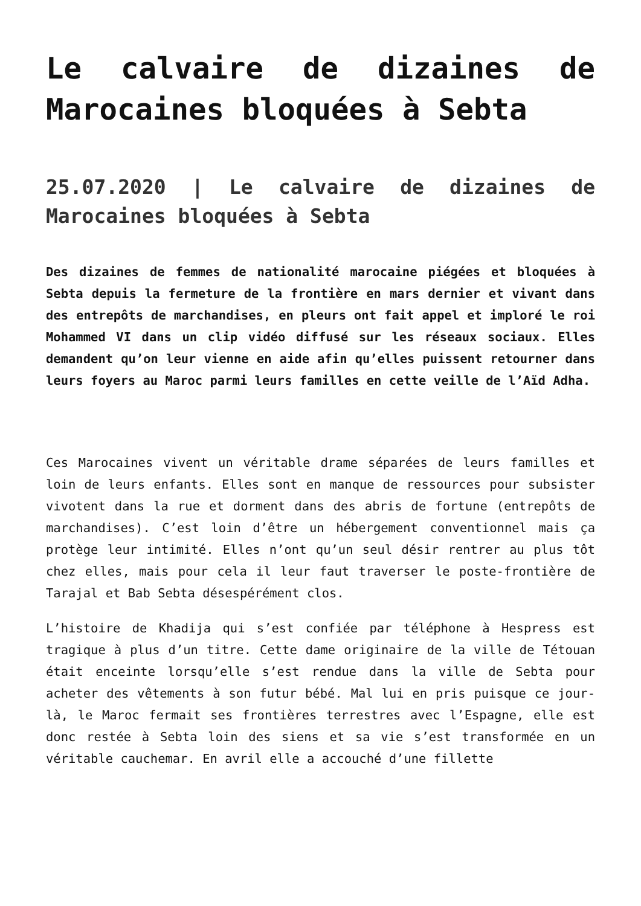Le calvaire de dizaines de Marocaines bloquées à Sebta
25.07.2020 | Le calvaire de dizaines de Marocaines bloquées à Sebta
Des dizaines de femmes de nationalité marocaine piégées et bloquées à Sebta depuis la fermeture de la frontière en mars dernier et vivant dans des entrepôts de marchandises, en pleurs ont fait appel et imploré le roi Mohammed VI dans un clip vidéo diffusé sur les réseaux sociaux. Elles demandent qu’on leur vienne en aide afin qu’elles puissent retourner dans leurs foyers au Maroc parmi leurs familles en cette veille de l’Aïd Adha.
Ces Marocaines vivent un véritable drame séparées de leurs familles et loin de leurs enfants. Elles sont en manque de ressources pour subsister vivotent dans la rue et dorment dans des abris de fortune (entrepôts de marchandises). C’est loin d’être un hébergement conventionnel mais ça protège leur intimité. Elles n’ont qu’un seul désir rentrer au plus tôt chez elles, mais pour cela il leur faut traverser le poste-frontière de Tarajal et Bab Sebta désespérément clos.
L’histoire de Khadija qui s’est confiée par téléphone à Hespress est tragique à plus d’un titre. Cette dame originaire de la ville de Tétouan était enceinte lorsqu’elle s’est rendue dans la ville de Sebta pour acheter des vêtements à son futur bébé. Mal lui en pris puisque ce jour-là, le Maroc fermait ses frontières terrestres avec l’Espagne, elle est donc restée à Sebta loin des siens et sa vie s’est transformée en un véritable cauchemar. En avril elle a accouché d’une fillette